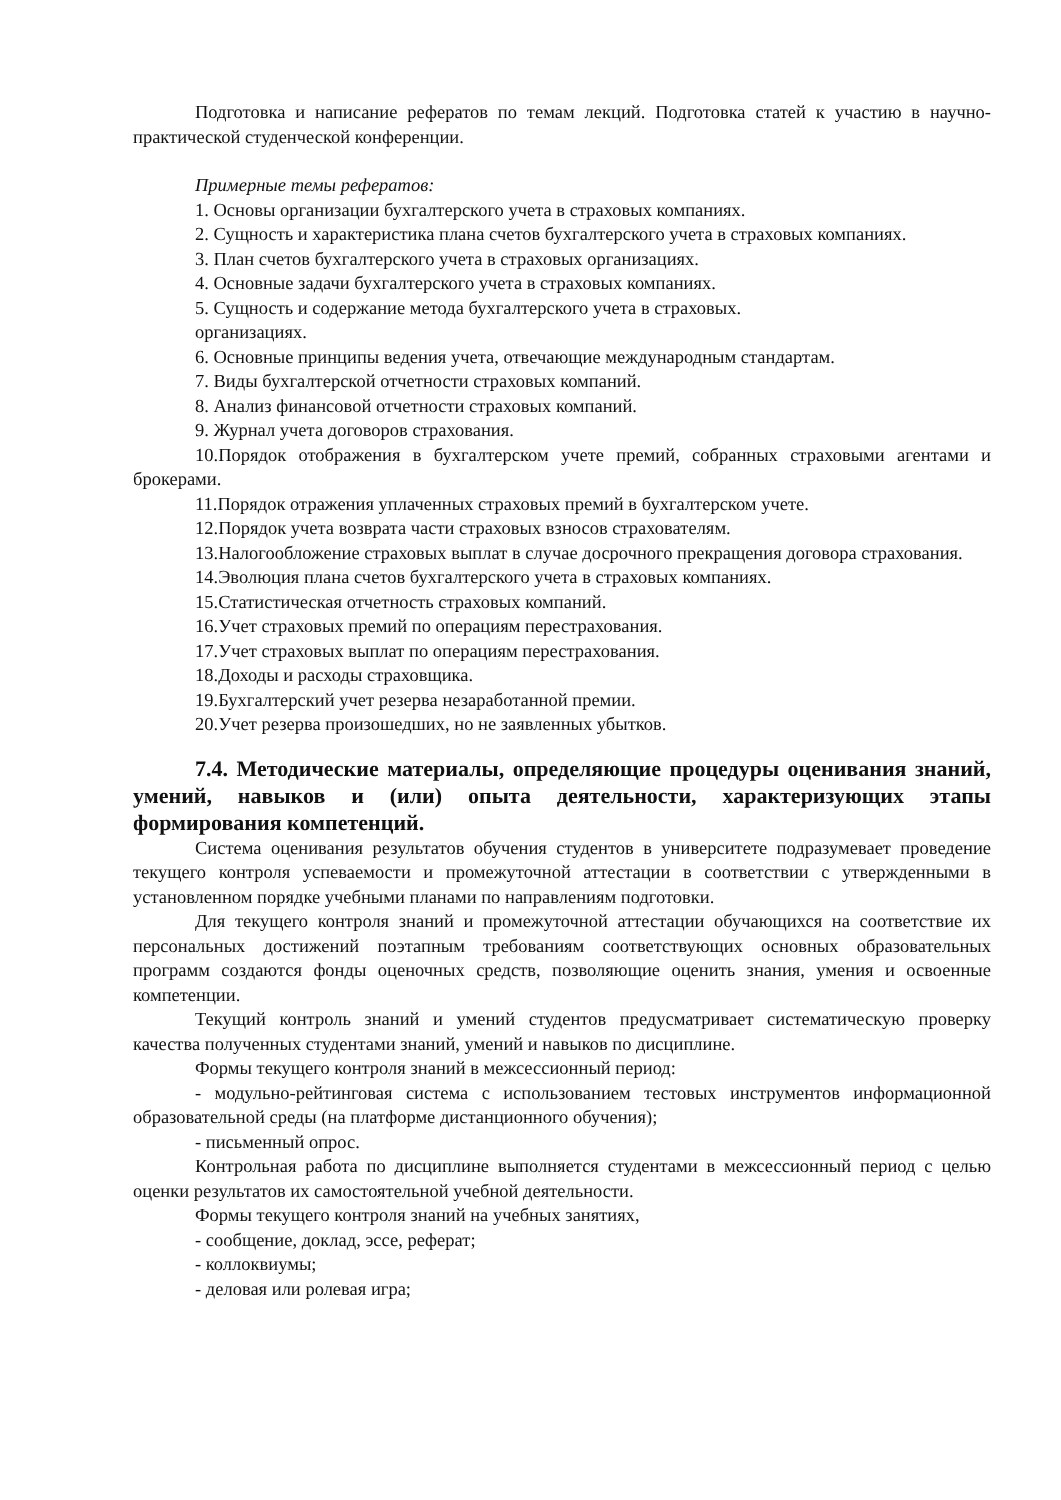Подготовка и написание рефератов по темам лекций. Подготовка статей к участию в научно-практической студенческой конференции.
Примерные темы рефератов:
1. Основы организации бухгалтерского учета в страховых компаниях.
2. Сущность и характеристика плана счетов бухгалтерского учета в страховых компаниях.
3. План счетов бухгалтерского учета в страховых организациях.
4. Основные задачи бухгалтерского учета в страховых компаниях.
5. Сущность и содержание метода бухгалтерского учета в страховых.
организациях.
6. Основные принципы ведения учета, отвечающие международным стандартам.
7. Виды бухгалтерской отчетности страховых компаний.
8. Анализ финансовой отчетности страховых компаний.
9. Журнал учета договоров страхования.
10.Порядок отображения в бухгалтерском учете премий, собранных страховыми агентами и брокерами.
11.Порядок отражения уплаченных страховых премий в бухгалтерском учете.
12.Порядок учета возврата части страховых взносов страхователям.
13.Налогообложение страховых выплат в случае досрочного прекращения договора страхования.
14.Эволюция плана счетов бухгалтерского учета в страховых компаниях.
15.Статистическая отчетность страховых компаний.
16.Учет страховых премий по операциям перестрахования.
17.Учет страховых выплат по операциям перестрахования.
18.Доходы и расходы страховщика.
19.Бухгалтерский учет резерва незаработанной премии.
20.Учет резерва произошедших, но не заявленных убытков.
7.4. Методические материалы, определяющие процедуры оценивания знаний, умений, навыков и (или) опыта деятельности, характеризующих этапы формирования компетенций.
Система оценивания результатов обучения студентов в университете подразумевает проведение текущего контроля успеваемости и промежуточной аттестации в соответствии с утвержденными в установленном порядке учебными планами по направлениям подготовки.
Для текущего контроля знаний и промежуточной аттестации обучающихся на соответствие их персональных достижений поэтапным требованиям соответствующих основных образовательных программ создаются фонды оценочных средств, позволяющие оценить знания, умения и освоенные компетенции.
Текущий контроль знаний и умений студентов предусматривает систематическую проверку качества полученных студентами знаний, умений и навыков по дисциплине.
Формы текущего контроля знаний в межсессионный период:
- модульно-рейтинговая система с использованием тестовых инструментов информационной образовательной среды (на платформе дистанционного обучения);
- письменный опрос.
Контрольная работа по дисциплине выполняется студентами в межсессионный период с целью оценки результатов их самостоятельной учебной деятельности.
Формы текущего контроля знаний на учебных занятиях,
- сообщение, доклад, эссе, реферат;
- коллоквиумы;
- деловая или ролевая игра;